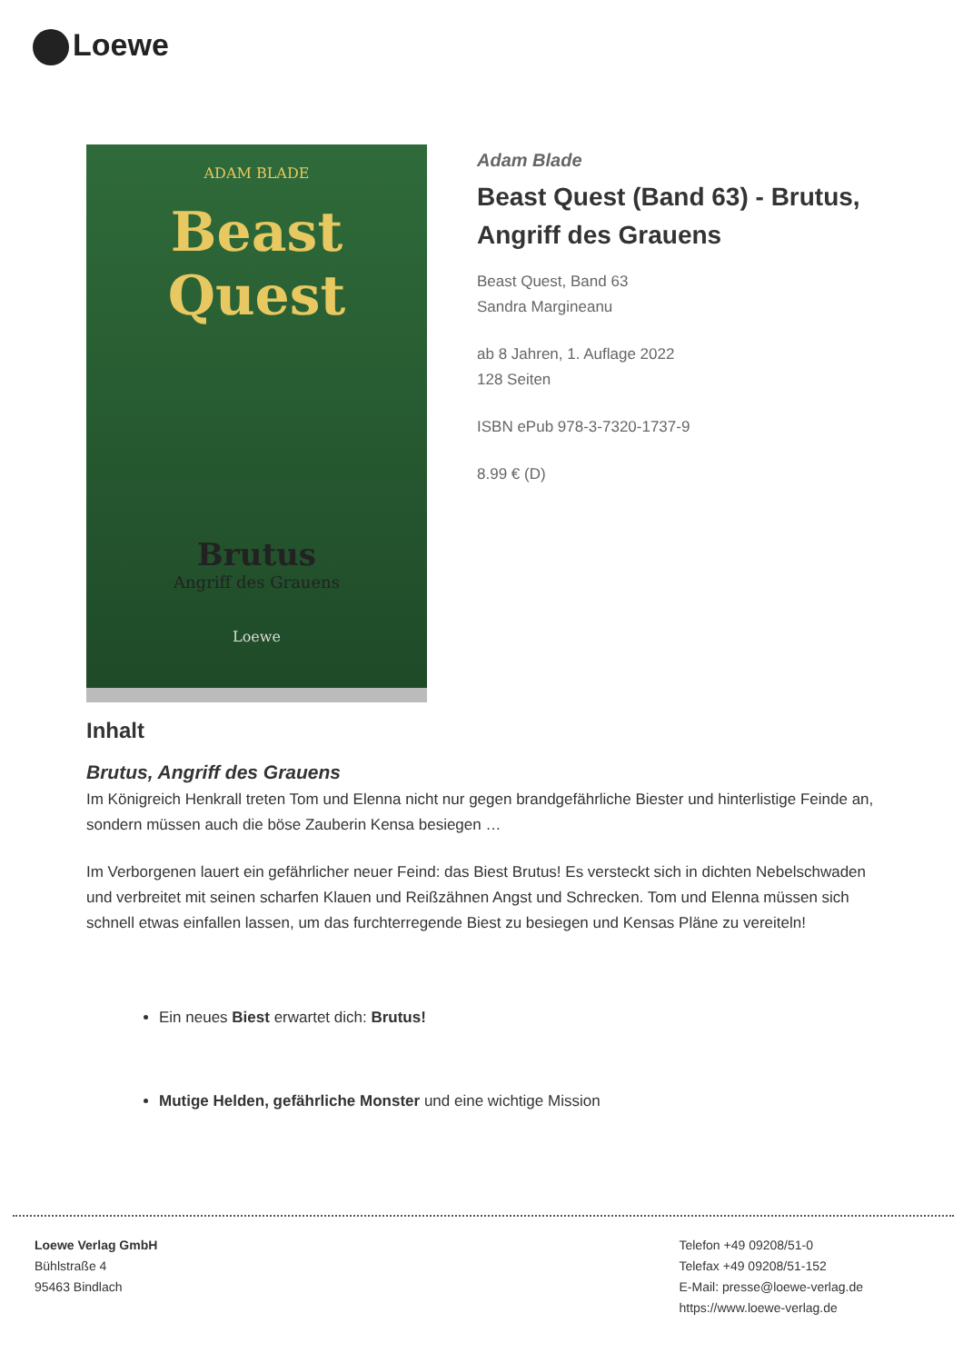Loewe
ADAM BLADE
Beast
Quest
Brutus
Angriff des Grauens
Loewe
Adam Blade
Beast Quest (Band 63) - Brutus, Angriff des Grauens
Beast Quest, Band 63
Sandra Margineanu
ab 8 Jahren, 1. Auflage 2022
128 Seiten
ISBN ePub 978-3-7320-1737-9
8.99 € (D)
Inhalt
Brutus, Angriff des Grauens
Im Königreich Henkrall treten Tom und Elenna nicht nur gegen brandgefährliche Biester und hinterlistige Feinde an, sondern müssen auch die böse Zauberin Kensa besiegen …
Im Verborgenen lauert ein gefährlicher neuer Feind: das Biest Brutus! Es versteckt sich in dichten Nebelschwaden und verbreitet mit seinen scharfen Klauen und Reißzähnen Angst und Schrecken. Tom und Elenna müssen sich schnell etwas einfallen lassen, um das furchterregende Biest zu besiegen und Kensas Pläne zu vereiteln!
Ein neues Biest erwartet dich: Brutus!
Mutige Helden, gefährliche Monster und eine wichtige Mission
Loewe Verlag GmbH
Bühlstraße 4
95463 Bindlach
Telefon +49 09208/51-0
Telefax +49 09208/51-152
E-Mail: presse@loewe-verlag.de
https://www.loewe-verlag.de